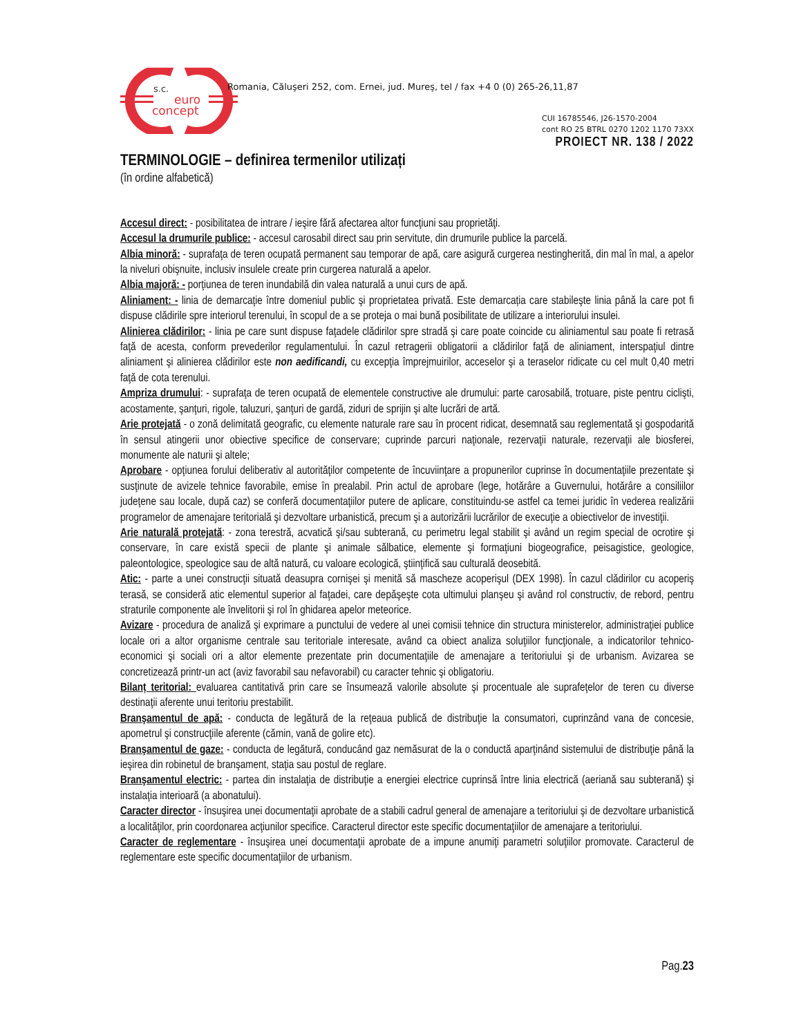s.c.
euro
concept
Romania, Căluşeri 252, com. Ernei, jud. Mureş, tel / fax +4 0 (0) 265-26,11,87
CUI 16785546, J26-1570-2004
cont RO 25 BTRL 0270 1202 1170 73XX
PROIECT NR. 138 / 2022
TERMINOLOGIE – definirea termenilor utilizați
(în ordine alfabetică)
Accesul direct: - posibilitatea de intrare / ieşire fără afectarea altor funcţiuni sau proprietăţi.
Accesul la drumurile publice: - accesul carosabil direct sau prin servitute, din drumurile publice la parcelă.
Albia minoră: - suprafaţa de teren ocupată permanent sau temporar de apă, care asigură curgerea nestingherită, din mal în mal, a apelor la niveluri obişnuite, inclusiv insulele create prin curgerea naturală a apelor.
Albia majoră: - porţiunea de teren inundabilă din valea naturală a unui curs de apă.
Aliniament: - linia de demarcaţie între domeniul public şi proprietatea privată. Este demarcația care stabileşte linia până la care pot fi dispuse clădirile spre interiorul terenului, în scopul de a se proteja o mai bună posibilitate de utilizare a interiorului insulei.
Alinierea clădirilor: - linia pe care sunt dispuse faţadele clădirilor spre stradă şi care poate coincide cu aliniamentul sau poate fi retrasă faţă de acesta, conform prevederilor regulamentului. În cazul retragerii obligatorii a clădirilor faţă de aliniament, interspaţiul dintre aliniament şi alinierea clădirilor este non aedificandi, cu excepţia împrejmuirilor, acceselor şi a teraselor ridicate cu cel mult 0,40 metri faţă de cota terenului.
Ampriza drumului: - suprafaţa de teren ocupată de elementele constructive ale drumului: parte carosabilă, trotuare, piste pentru ciclişti, acostamente, şanţuri, rigole, taluzuri, şanţuri de gardă, ziduri de sprijin şi alte lucrări de artă.
Arie protejată - o zonă delimitată geografic, cu elemente naturale rare sau în procent ridicat, desemnată sau reglementată şi gospodarită în sensul atingerii unor obiective specifice de conservare; cuprinde parcuri naţionale, rezervaţii naturale, rezervaţii ale biosferei, monumente ale naturii şi altele;
Aprobare - opţiunea forului deliberativ al autorităţilor competente de încuviinţare a propunerilor cuprinse în documentaţiile prezentate şi susţinute de avizele tehnice favorabile, emise în prealabil. Prin actul de aprobare (lege, hotărâre a Guvernului, hotărâre a consiliilor judeţene sau locale, după caz) se conferă documentaţiilor putere de aplicare, constituindu-se astfel ca temei juridic în vederea realizării programelor de amenajare teritorială şi dezvoltare urbanistică, precum şi a autorizării lucrărilor de execuţie a obiectivelor de investiţii.
Arie naturală protejată: - zona terestră, acvatică şi/sau subterană, cu perimetru legal stabilit şi având un regim special de ocrotire şi conservare, în care există specii de plante şi animale sălbatice, elemente şi formaţiuni biogeografice, peisagistice, geologice, paleontologice, speologice sau de altă natură, cu valoare ecologică, ştiinţifică sau culturală deosebită.
Atic: - parte a unei construcţii situată deasupra cornişei şi menită să mascheze acoperişul (DEX 1998). În cazul clădirilor cu acoperiş terasă, se consideră atic elementul superior al faţadei, care depăşeşte cota ultimului planşeu şi având rol constructiv, de rebord, pentru straturile componente ale învelitorii şi rol în ghidarea apelor meteorice.
Avizare - procedura de analiză şi exprimare a punctului de vedere al unei comisii tehnice din structura ministerelor, administraţiei publice locale ori a altor organisme centrale sau teritoriale interesate, având ca obiect analiza soluţiilor funcţionale, a indicatorilor tehnico-economici şi sociali ori a altor elemente prezentate prin documentaţiile de amenajare a teritoriului şi de urbanism. Avizarea se concretizează printr-un act (aviz favorabil sau nefavorabil) cu caracter tehnic şi obligatoriu.
Bilanț teritorial: evaluarea cantitativă prin care se însumează valorile absolute şi procentuale ale suprafeţelor de teren cu diverse destinaţii aferente unui teritoriu prestabilit.
Branşamentul de apă: - conducta de legătură de la reţeaua publică de distribuţie la consumatori, cuprinzând vana de concesie, apometrul şi construcţiile aferente (cămin, vană de golire etc).
Branşamentul de gaze: - conducta de legătură, conducând gaz nemăsurat de la o conductă aparţinând sistemului de distribuţie până la ieşirea din robinetul de branşament, staţia sau postul de reglare.
Branşamentul electric: - partea din instalaţia de distribuţie a energiei electrice cuprinsă între linia electrică (aeriană sau subterană) şi instalaţia interioară (a abonatului).
Caracter director - însuşirea unei documentaţii aprobate de a stabili cadrul general de amenajare a teritoriului şi de dezvoltare urbanistică a localităţilor, prin coordonarea acţiunilor specifice. Caracterul director este specific documentaţiilor de amenajare a teritoriului.
Caracter de reglementare - însuşirea unei documentaţii aprobate de a impune anumiţi parametri soluţiilor promovate. Caracterul de reglementare este specific documentaţiilor de urbanism.
Pag.23